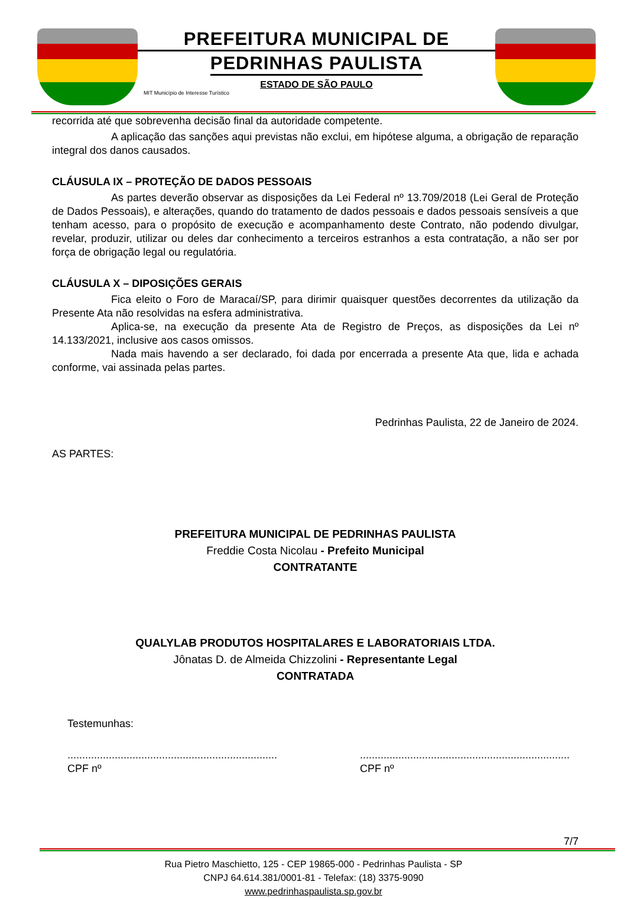PREFEITURA MUNICIPAL DE
PEDRINHAS PAULISTA
ESTADO DE SÃO PAULO
MIT Município de Interesse Turístico
recorrida até que sobrevenha decisão final da autoridade competente.
A aplicação das sanções aqui previstas não exclui, em hipótese alguma, a obrigação de reparação integral dos danos causados.
CLÁUSULA IX – PROTEÇÃO DE DADOS PESSOAIS
As partes deverão observar as disposições da Lei Federal nº 13.709/2018 (Lei Geral de Proteção de Dados Pessoais), e alterações, quando do tratamento de dados pessoais e dados pessoais sensíveis a que tenham acesso, para o propósito de execução e acompanhamento deste Contrato, não podendo divulgar, revelar, produzir, utilizar ou deles dar conhecimento a terceiros estranhos a esta contratação, a não ser por força de obrigação legal ou regulatória.
CLÁUSULA X – DIPOSIÇÕES GERAIS
Fica eleito o Foro de Maracaí/SP, para dirimir quaisquer questões decorrentes da utilização da Presente Ata não resolvidas na esfera administrativa.
Aplica-se, na execução da presente Ata de Registro de Preços, as disposições da Lei nº 14.133/2021, inclusive aos casos omissos.
Nada mais havendo a ser declarado, foi dada por encerrada a presente Ata que, lida e achada conforme, vai assinada pelas partes.
Pedrinhas Paulista, 22 de Janeiro de 2024.
AS PARTES:
PREFEITURA MUNICIPAL DE PEDRINHAS PAULISTA
Freddie Costa Nicolau - Prefeito Municipal
CONTRATANTE
QUALYLAB PRODUTOS HOSPITALARES E LABORATORIAIS LTDA.
Jônatas D. de Almeida Chizzolini - Representante Legal
CONTRATADA
Testemunhas:
.......................................................................
CPF nº
.......................................................................
CPF nº
7/7
Rua Pietro Maschietto, 125 - CEP 19865-000 - Pedrinhas Paulista - SP
CNPJ 64.614.381/0001-81 - Telefax: (18) 3375-9090
www.pedrinhaspaulista.sp.gov.br